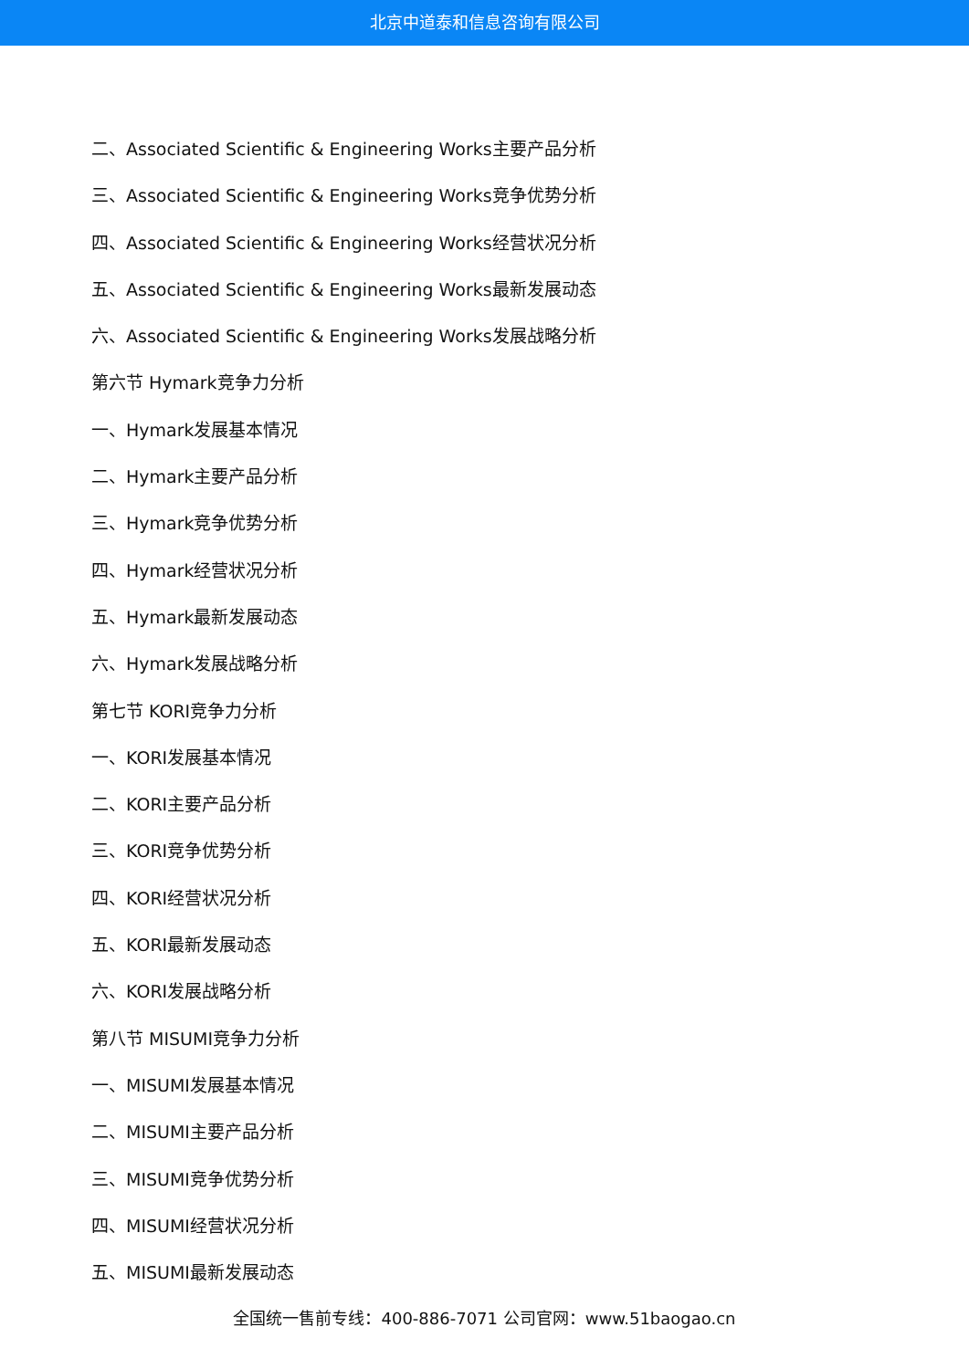北京中道泰和信息咨询有限公司
二、Associated Scientific & Engineering Works主要产品分析
三、Associated Scientific & Engineering Works竞争优势分析
四、Associated Scientific & Engineering Works经营状况分析
五、Associated Scientific & Engineering Works最新发展动态
六、Associated Scientific & Engineering Works发展战略分析
第六节 Hymark竞争力分析
一、Hymark发展基本情况
二、Hymark主要产品分析
三、Hymark竞争优势分析
四、Hymark经营状况分析
五、Hymark最新发展动态
六、Hymark发展战略分析
第七节 KORI竞争力分析
一、KORI发展基本情况
二、KORI主要产品分析
三、KORI竞争优势分析
四、KORI经营状况分析
五、KORI最新发展动态
六、KORI发展战略分析
第八节 MISUMI竞争力分析
一、MISUMI发展基本情况
二、MISUMI主要产品分析
三、MISUMI竞争优势分析
四、MISUMI经营状况分析
五、MISUMI最新发展动态
全国统一售前专线：400-886-7071 公司官网：www.51baogao.cn